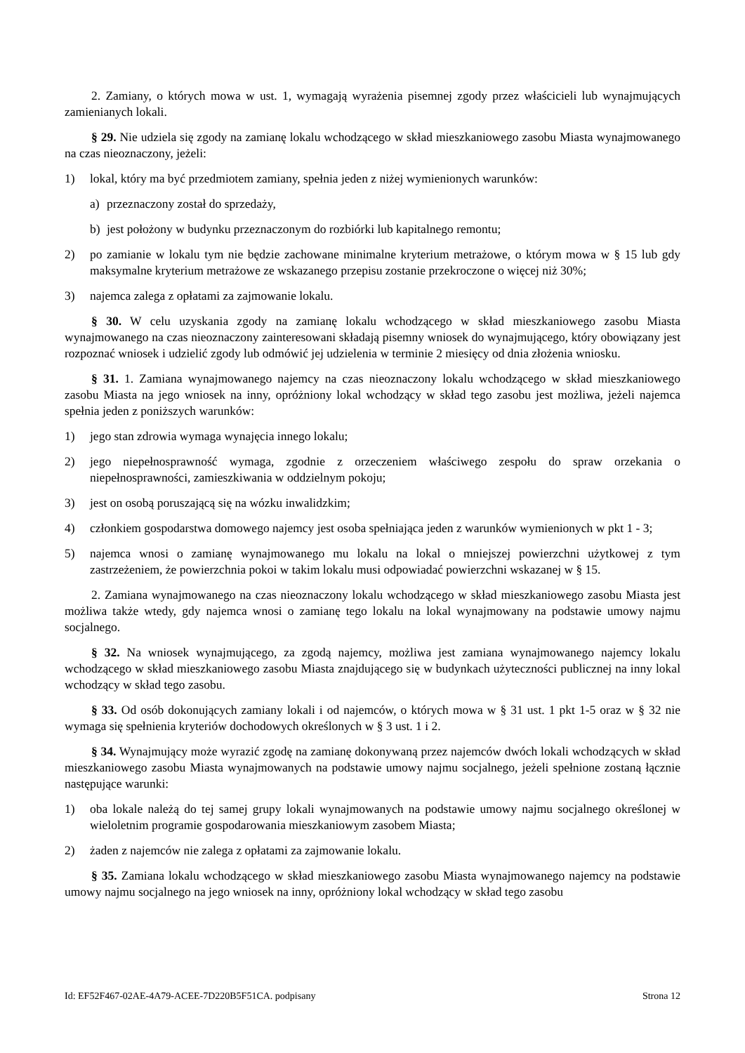2. Zamiany, o których mowa w ust. 1, wymagają wyrażenia pisemnej zgody przez właścicieli lub wynajmujących zamienianych lokali.
§ 29. Nie udziela się zgody na zamianę lokalu wchodzącego w skład mieszkaniowego zasobu Miasta wynajmowanego na czas nieoznaczony, jeżeli:
1) lokal, który ma być przedmiotem zamiany, spełnia jeden z niżej wymienionych warunków:
a) przeznaczony został do sprzedaży,
b) jest położony w budynku przeznaczonym do rozbiórki lub kapitalnego remontu;
2) po zamianie w lokalu tym nie będzie zachowane minimalne kryterium metrażowe, o którym mowa w § 15 lub gdy maksymalne kryterium metrażowe ze wskazanego przepisu zostanie przekroczone o więcej niż 30%;
3) najemca zalega z opłatami za zajmowanie lokalu.
§ 30. W celu uzyskania zgody na zamianę lokalu wchodzącego w skład mieszkaniowego zasobu Miasta wynajmowanego na czas nieoznaczony zainteresowani składają pisemny wniosek do wynajmującego, który obowiązany jest rozpoznać wniosek i udzielić zgody lub odmówić jej udzielenia w terminie 2 miesięcy od dnia złożenia wniosku.
§ 31. 1. Zamiana wynajmowanego najemcy na czas nieoznaczony lokalu wchodzącego w skład mieszkaniowego zasobu Miasta na jego wniosek na inny, opróżniony lokal wchodzący w skład tego zasobu jest możliwa, jeżeli najemca spełnia jeden z poniższych warunków:
1) jego stan zdrowia wymaga wynajęcia innego lokalu;
2) jego niepełnosprawność wymaga, zgodnie z orzeczeniem właściwego zespołu do spraw orzekania o niepełnosprawności, zamieszkiwania w oddzielnym pokoju;
3) jest on osobą poruszającą się na wózku inwalidzkim;
4) członkiem gospodarstwa domowego najemcy jest osoba spełniająca jeden z warunków wymienionych w pkt 1 - 3;
5) najemca wnosi o zamianę wynajmowanego mu lokalu na lokal o mniejszej powierzchni użytkowej z tym zastrzeżeniem, że powierzchnia pokoi w takim lokalu musi odpowiadać powierzchni wskazanej w § 15.
2. Zamiana wynajmowanego na czas nieoznaczony lokalu wchodzącego w skład mieszkaniowego zasobu Miasta jest możliwa także wtedy, gdy najemca wnosi o zamianę tego lokalu na lokal wynajmowany na podstawie umowy najmu socjalnego.
§ 32. Na wniosek wynajmującego, za zgodą najemcy, możliwa jest zamiana wynajmowanego najemcy lokalu wchodzącego w skład mieszkaniowego zasobu Miasta znajdującego się w budynkach użyteczności publicznej na inny lokal wchodzący w skład tego zasobu.
§ 33. Od osób dokonujących zamiany lokali i od najemców, o których mowa w § 31 ust. 1 pkt 1-5 oraz w § 32 nie wymaga się spełnienia kryteriów dochodowych określonych w § 3 ust. 1 i 2.
§ 34. Wynajmujący może wyrazić zgodę na zamianę dokonywaną przez najemców dwóch lokali wchodzących w skład mieszkaniowego zasobu Miasta wynajmowanych na podstawie umowy najmu socjalnego, jeżeli spełnione zostaną łącznie następujące warunki:
1) oba lokale należą do tej samej grupy lokali wynajmowanych na podstawie umowy najmu socjalnego określonej w wieloletnim programie gospodarowania mieszkaniowym zasobem Miasta;
2) żaden z najemców nie zalega z opłatami za zajmowanie lokalu.
§ 35. Zamiana lokalu wchodzącego w skład mieszkaniowego zasobu Miasta wynajmowanego najemcy na podstawie umowy najmu socjalnego na jego wniosek na inny, opróżniony lokal wchodzący w skład tego zasobu
Id: EF52F467-02AE-4A79-ACEE-7D220B5F51CA. podpisany Strona 12